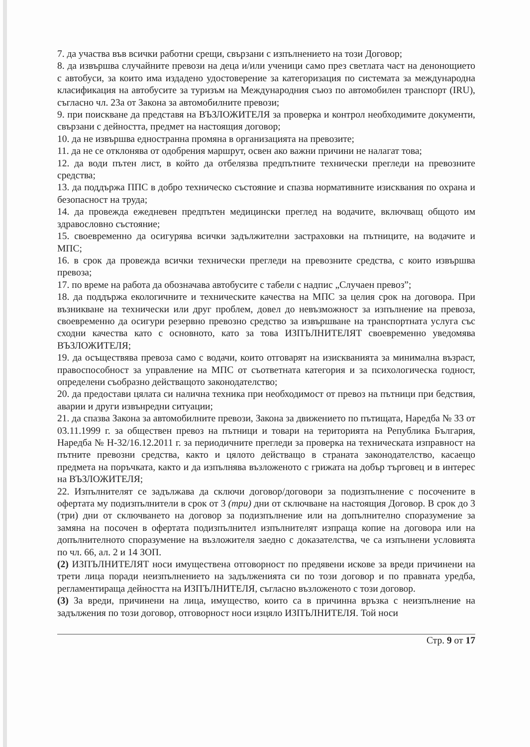7. да участва във всички работни срещи, свързани с изпълнението на този Договор;
8. да извършва случайните превози на деца и/или ученици само през светлата част на денонощието с автобуси, за които има издадено удостоверение за категоризация по системата за международна класификация на автобусите за туризъм на Международния съюз по автомобилен транспорт (IRU), съгласно чл. 23а от Закона за автомобилните превози;
9. при поискване да представя на ВЪЗЛОЖИТЕЛЯ за проверка и контрол необходимите документи, свързани с дейността, предмет на настоящия договор;
10. да не извършва едностранна промяна в организацията на превозите;
11. да не се отклонява от одобрения маршрут, освен ако важни причини не налагат това;
12. да води пътен лист, в който да отбелязва предпътните технически прегледи на превозните средства;
13. да поддържа ППС в добро техническо състояние и спазва нормативните изисквания по охрана и безопасност на труда;
14. да провежда ежедневен предпътен медицински преглед на водачите, включващ общото им здравословно състояние;
15. своевременно да осигурява всички задължителни застраховки на пътниците, на водачите и МПС;
16. в срок да провежда всички технически прегледи на превозните средства, с които извършва превоза;
17. по време на работа да обозначава автобусите с табели с надпис „Случаен превоз”;
18. да поддържа екологичните и техническите качества на МПС за целия срок на договора. При възникване на технически или друг проблем, довел до невъзможност за изпълнение на превоза, своевременно да осигури резервно превозно средство за извършване на транспортната услуга със сходни качества като с основното, като за това ИЗПЪЛНИТЕЛЯТ своевременно уведомява ВЪЗЛОЖИТЕЛЯ;
19. да осъществява превоза само с водачи, които отговарят на изискванията за минимална възраст, правоспособност за управление на МПС от съответната категория и за психологическа годност, определени съобразно действащото законодателство;
20. да предостави цялата си налична техника при необходимост от превоз на пътници при бедствия, аварии и други извънредни ситуации;
21. да спазва Закона за автомобилните превози, Закона за движението по пътищата, Наредба № 33 от 03.11.1999 г. за обществен превоз на пътници и товари на територията на Република България, Наредба № Н-32/16.12.2011 г. за периодичните прегледи за проверка на техническата изправност на пътните превозни средства, както и цялото действащо в страната законодателство, касаещо предмета на поръчката, както и да изпълнява възложеното с грижата на добър търговец и в интерес на ВЪЗЛОЖИТЕЛЯ;
22. Изпълнителят се задължава да сключи договор/договори за подизпълнение с посочените в офертата му подизпълнители в срок от 3 (три) дни от сключване на настоящия Договор. В срок до 3 (три) дни от сключването на договор за подизпълнение или на допълнително споразумение за замяна на посочен в офертата подизпълнител изпълнителят изпраща копие на договора или на допълнителното споразумение на възложителя заедно с доказателства, че са изпълнени условията по чл. 66, ал. 2 и 14 ЗОП.
(2) ИЗПЪЛНИТЕЛЯТ носи имуществена отговорност по предявени искове за вреди причинени на трети лица поради неизпълнението на задълженията си по този договор и по правната уредба, регламентираща дейността на ИЗПЪЛНИТЕЛЯ, съгласно възложеното с този договор.
(3) За вреди, причинени на лица, имущество, които са в причинна връзка с неизпълнение на задължения по този договор, отговорност носи изцяло ИЗПЪЛНИТЕЛЯ. Той носи
Стр. 9 от 17